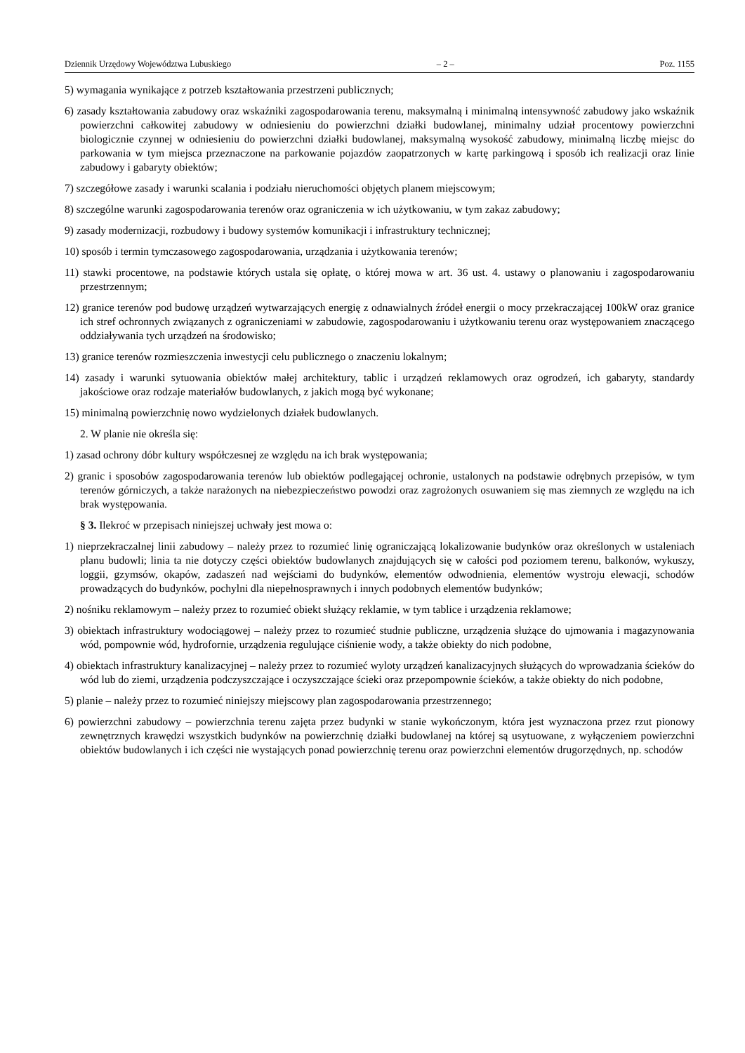Dziennik Urzędowy Województwa Lubuskiego – 2 – Poz. 1155
5) wymagania wynikające z potrzeb kształtowania przestrzeni publicznych;
6) zasady kształtowania zabudowy oraz wskaźniki zagospodarowania terenu, maksymalną i minimalną intensywność zabudowy jako wskaźnik powierzchni całkowitej zabudowy w odniesieniu do powierzchni działki budowlanej, minimalny udział procentowy powierzchni biologicznie czynnej w odniesieniu do powierzchni działki budowlanej, maksymalną wysokość zabudowy, minimalną liczbę miejsc do parkowania w tym miejsca przeznaczone na parkowanie pojazdów zaopatrzonych w kartę parkingową i sposób ich realizacji oraz linie zabudowy i gabaryty obiektów;
7) szczegółowe zasady i warunki scalania i podziału nieruchomości objętych planem miejscowym;
8) szczególne warunki zagospodarowania terenów oraz ograniczenia w ich użytkowaniu, w tym zakaz zabudowy;
9) zasady modernizacji, rozbudowy i budowy systemów komunikacji i infrastruktury technicznej;
10) sposób i termin tymczasowego zagospodarowania, urządzania i użytkowania terenów;
11) stawki procentowe, na podstawie których ustala się opłatę, o której mowa w art. 36 ust. 4. ustawy o planowaniu i zagospodarowaniu przestrzennym;
12) granice terenów pod budowę urządzeń wytwarzających energię z odnawialnych źródeł energii o mocy przekraczającej 100kW oraz granice ich stref ochronnych związanych z ograniczeniami w zabudowie, zagospodarowaniu i użytkowaniu terenu oraz występowaniem znaczącego oddziaływania tych urządzeń na środowisko;
13) granice terenów rozmieszczenia inwestycji celu publicznego o znaczeniu lokalnym;
14) zasady i warunki sytuowania obiektów małej architektury, tablic i urządzeń reklamowych oraz ogrodzeń, ich gabaryty, standardy jakościowe oraz rodzaje materiałów budowlanych, z jakich mogą być wykonane;
15) minimalną powierzchnię nowo wydzielonych działek budowlanych.
2. W planie nie określa się:
1) zasad ochrony dóbr kultury współczesnej ze względu na ich brak występowania;
2) granic i sposobów zagospodarowania terenów lub obiektów podlegającej ochronie, ustalonych na podstawie odrębnych przepisów, w tym terenów górniczych, a także narażonych na niebezpieczeństwo powodzi oraz zagrożonych osuwaniem się mas ziemnych ze względu na ich brak występowania.
§ 3. Ilekroć w przepisach niniejszej uchwały jest mowa o:
1) nieprzekraczalnej linii zabudowy – należy przez to rozumieć linię ograniczającą lokalizowanie budynków oraz określonych w ustaleniach planu budowli; linia ta nie dotyczy części obiektów budowlanych znajdujących się w całości pod poziomem terenu, balkonów, wykuszy, loggii, gzymsów, okapów, zadaszeń nad wejściami do budynków, elementów odwodnienia, elementów wystroju elewacji, schodów prowadzących do budynków, pochylni dla niepełnosprawnych i innych podobnych elementów budynków;
2) nośniku reklamowym – należy przez to rozumieć obiekt służący reklamie, w tym tablice i urządzenia reklamowe;
3) obiektach infrastruktury wodociągowej – należy przez to rozumieć studnie publiczne, urządzenia służące do ujmowania i magazynowania wód, pompownie wód, hydrofornie, urządzenia regulujące ciśnienie wody, a także obiekty do nich podobne,
4) obiektach infrastruktury kanalizacyjnej – należy przez to rozumieć wyloty urządzeń kanalizacyjnych służących do wprowadzania ścieków do wód lub do ziemi, urządzenia podczyszczające i oczyszczające ścieki oraz przepompownie ścieków, a także obiekty do nich podobne,
5) planie – należy przez to rozumieć niniejszy miejscowy plan zagospodarowania przestrzennego;
6) powierzchni zabudowy – powierzchnia terenu zajęta przez budynki w stanie wykończonym, która jest wyznaczona przez rzut pionowy zewnętrznych krawędzi wszystkich budynków na powierzchnię działki budowlanej na której są usytuowane, z wyłączeniem powierzchni obiektów budowlanych i ich części nie wystających ponad powierzchnię terenu oraz powierzchni elementów drugorzędnych, np. schodów